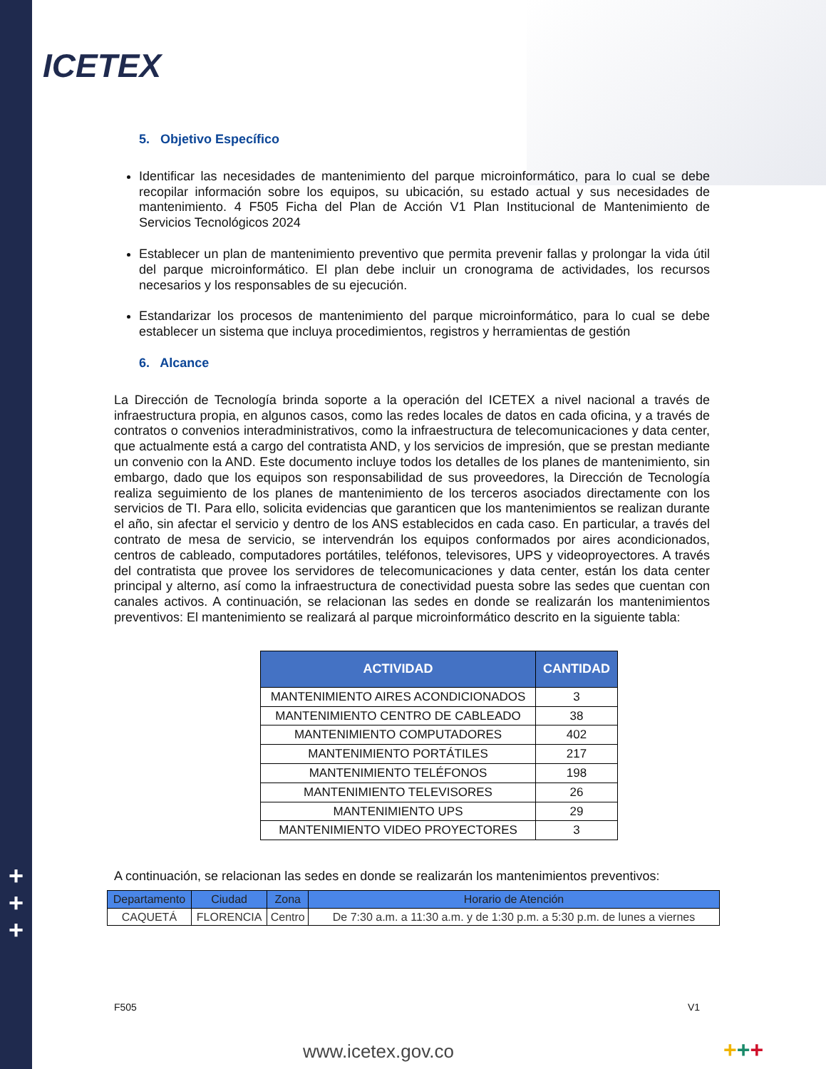+
+
+
ICETEX
5. Objetivo Específico
Identificar las necesidades de mantenimiento del parque microinformático, para lo cual se debe recopilar información sobre los equipos, su ubicación, su estado actual y sus necesidades de mantenimiento. 4 F505 Ficha del Plan de Acción V1 Plan Institucional de Mantenimiento de Servicios Tecnológicos 2024
Establecer un plan de mantenimiento preventivo que permita prevenir fallas y prolongar la vida útil del parque microinformático. El plan debe incluir un cronograma de actividades, los recursos necesarios y los responsables de su ejecución.
Estandarizar los procesos de mantenimiento del parque microinformático, para lo cual se debe establecer un sistema que incluya procedimientos, registros y herramientas de gestión
6. Alcance
La Dirección de Tecnología brinda soporte a la operación del ICETEX a nivel nacional a través de infraestructura propia, en algunos casos, como las redes locales de datos en cada oficina, y a través de contratos o convenios interadministrativos, como la infraestructura de telecomunicaciones y data center, que actualmente está a cargo del contratista AND, y los servicios de impresión, que se prestan mediante un convenio con la AND. Este documento incluye todos los detalles de los planes de mantenimiento, sin embargo, dado que los equipos son responsabilidad de sus proveedores, la Dirección de Tecnología realiza seguimiento de los planes de mantenimiento de los terceros asociados directamente con los servicios de TI. Para ello, solicita evidencias que garanticen que los mantenimientos se realizan durante el año, sin afectar el servicio y dentro de los ANS establecidos en cada caso. En particular, a través del contrato de mesa de servicio, se intervendrán los equipos conformados por aires acondicionados, centros de cableado, computadores portátiles, teléfonos, televisores, UPS y videoproyectores. A través del contratista que provee los servidores de telecomunicaciones y data center, están los data center principal y alterno, así como la infraestructura de conectividad puesta sobre las sedes que cuentan con canales activos. A continuación, se relacionan las sedes en donde se realizarán los mantenimientos preventivos: El mantenimiento se realizará al parque microinformático descrito en la siguiente tabla:
| ACTIVIDAD | CANTIDAD |
| --- | --- |
| MANTENIMIENTO AIRES ACONDICIONADOS | 3 |
| MANTENIMIENTO CENTRO DE CABLEADO | 38 |
| MANTENIMIENTO COMPUTADORES | 402 |
| MANTENIMIENTO PORTÁTILES | 217 |
| MANTENIMIENTO TELÉFONOS | 198 |
| MANTENIMIENTO TELEVISORES | 26 |
| MANTENIMIENTO UPS | 29 |
| MANTENIMIENTO VIDEO PROYECTORES | 3 |
A continuación, se relacionan las sedes en donde se realizarán los mantenimientos preventivos:
| Departamento | Ciudad | Zona | Horario de Atención |
| --- | --- | --- | --- |
| CAQUETÁ | FLORENCIA | Centro | De 7:30 a.m. a 11:30 a.m. y de 1:30 p.m. a 5:30 p.m. de lunes a viernes |
F505 V1
www.icetex.gov.co +++